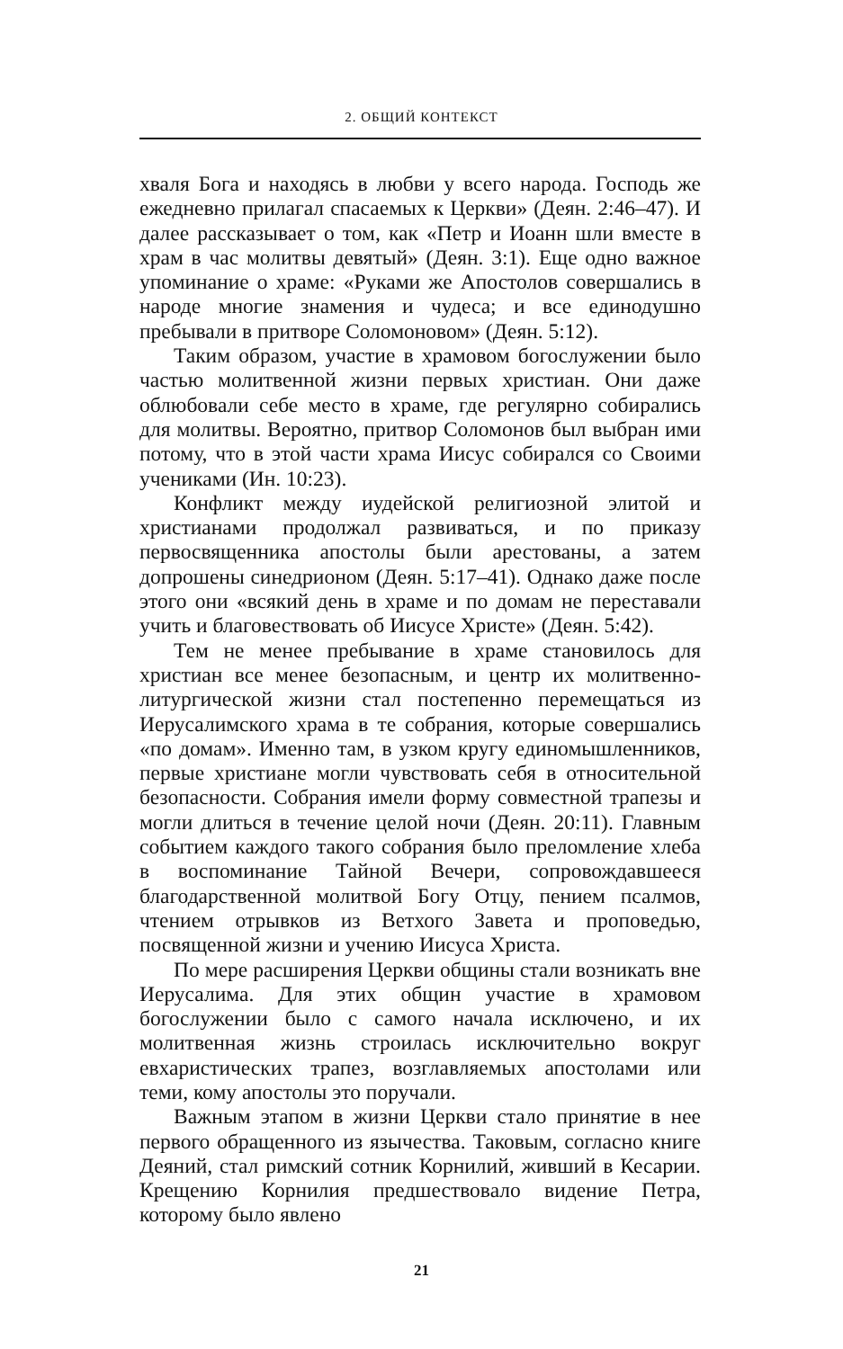2. ОБЩИЙ КОНТЕКСТ
хваля Бога и находясь в любви у всего народа. Господь же ежедневно прилагал спасаемых к Церкви» (Деян. 2:46–47). И далее рассказывает о том, как «Петр и Иоанн шли вместе в храм в час молитвы девятый» (Деян. 3:1). Еще одно важное упоминание о храме: «Руками же Апостолов совершались в народе многие знамения и чудеса; и все единодушно пребывали в притворе Соломоновом» (Деян. 5:12).
Таким образом, участие в храмовом богослужении было частью молитвенной жизни первых христиан. Они даже облюбовали себе место в храме, где регулярно собирались для молитвы. Вероятно, притвор Соломонов был выбран ими потому, что в этой части храма Иисус собирался со Своими учениками (Ин. 10:23).
Конфликт между иудейской религиозной элитой и христианами продолжал развиваться, и по приказу первосвященника апостолы были арестованы, а затем допрошены синедрионом (Деян. 5:17–41). Однако даже после этого они «всякий день в храме и по домам не переставали учить и благовествовать об Иисусе Христе» (Деян. 5:42).
Тем не менее пребывание в храме становилось для христиан все менее безопасным, и центр их молитвенно-литургической жизни стал постепенно перемещаться из Иерусалимского храма в те собрания, которые совершались «по домам». Именно там, в узком кругу единомышленников, первые христиане могли чувствовать себя в относительной безопасности. Собрания имели форму совместной трапезы и могли длиться в течение целой ночи (Деян. 20:11). Главным событием каждого такого собрания было преломление хлеба в воспоминание Тайной Вечери, сопровождавшееся благодарственной молитвой Богу Отцу, пением псалмов, чтением отрывков из Ветхого Завета и проповедью, посвященной жизни и учению Иисуса Христа.
По мере расширения Церкви общины стали возникать вне Иерусалима. Для этих общин участие в храмовом богослужении было с самого начала исключено, и их молитвенная жизнь строилась исключительно вокруг евхаристических трапез, возглавляемых апостолами или теми, кому апостолы это поручали.
Важным этапом в жизни Церкви стало принятие в нее первого обращенного из язычества. Таковым, согласно книге Деяний, стал римский сотник Корнилий, живший в Кесарии. Крещению Корнилия предшествовало видение Петра, которому было явлено
21